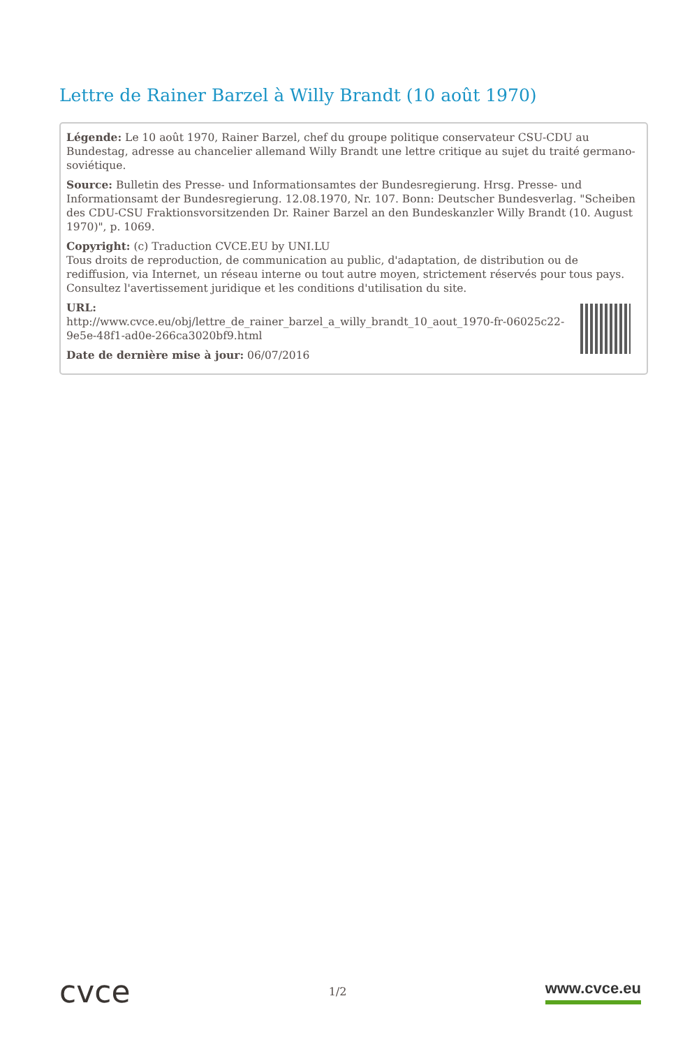Lettre de Rainer Barzel à Willy Brandt (10 août 1970)
Légende: Le 10 août 1970, Rainer Barzel, chef du groupe politique conservateur CSU-CDU au Bundestag, adresse au chancelier allemand Willy Brandt une lettre critique au sujet du traité germano-soviétique.
Source: Bulletin des Presse- und Informationsamtes der Bundesregierung. Hrsg. Presse- und Informationsamt der Bundesregierung. 12.08.1970, Nr. 107. Bonn: Deutscher Bundesverlag. "Scheiben des CDU-CSU Fraktionsvorsitzenden Dr. Rainer Barzel an den Bundeskanzler Willy Brandt (10. August 1970)", p. 1069.
Copyright: (c) Traduction CVCE.EU by UNI.LU
Tous droits de reproduction, de communication au public, d'adaptation, de distribution ou de rediffusion, via Internet, un réseau interne ou tout autre moyen, strictement réservés pour tous pays.
Consultez l'avertissement juridique et les conditions d'utilisation du site.
URL:
http://www.cvce.eu/obj/lettre_de_rainer_barzel_a_willy_brandt_10_aout_1970-fr-06025c22-9e5e-48f1-ad0e-266ca3020bf9.html
Date de dernière mise à jour: 06/07/2016
cvce
1/2
www.cvce.eu